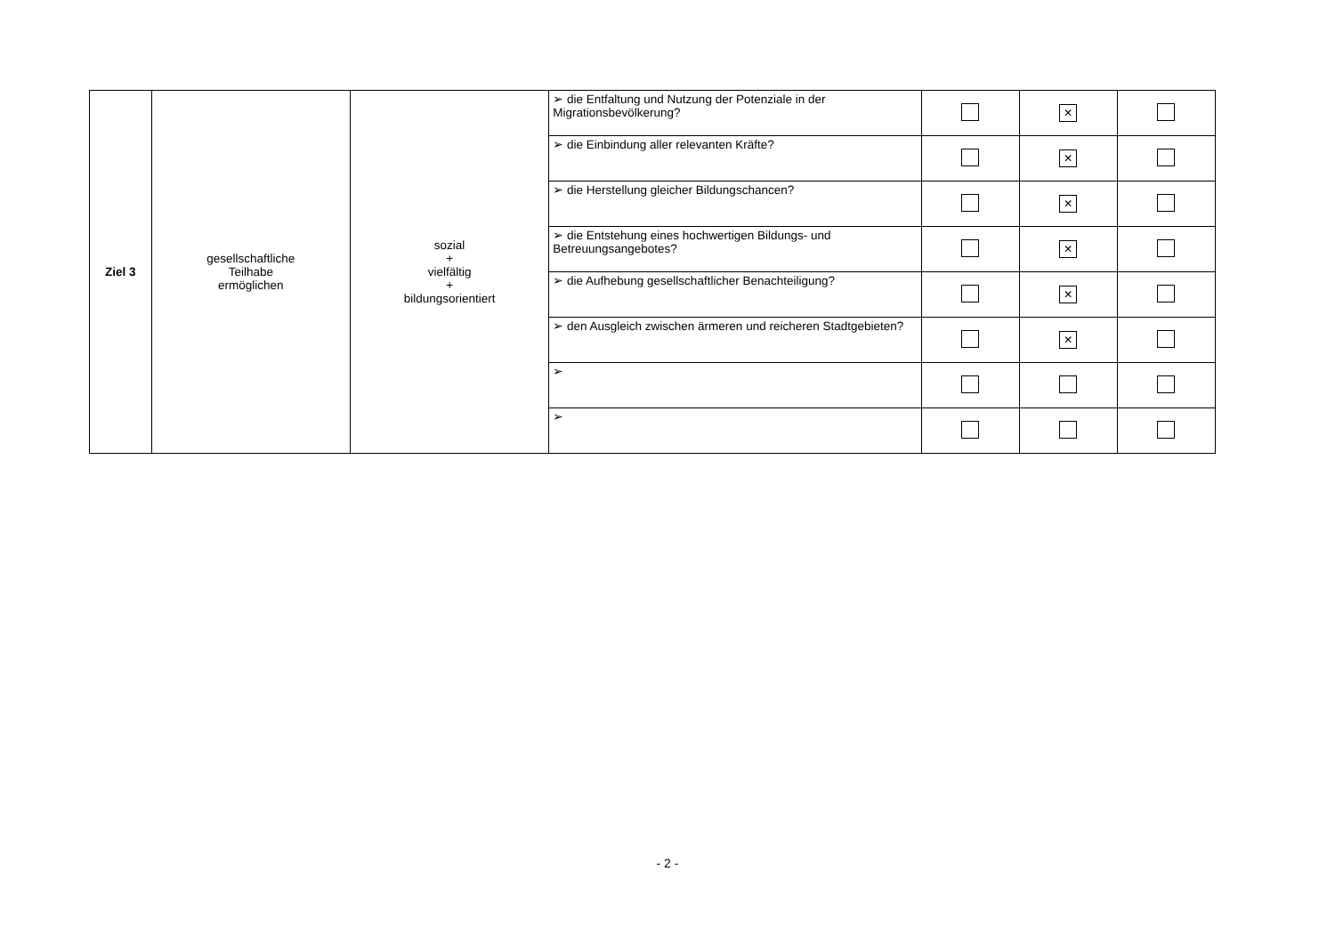| Ziel 3 | gesellschaftliche Teilhabe ermöglichen | sozial + vielfältig + bildungsorientiert | ➢ die Entfaltung und Nutzung der Potenziale in der Migrationsbevölkerung? | | × | |
| | | | ➢ die Einbindung aller relevanten Kräfte? | | × | |
| | | | ➢ die Herstellung gleicher Bildungschancen? | | × | |
| | | | ➢ die Entstehung eines hochwertigen Bildungs- und Betreuungsangebotes? | | × | |
| | | | ➢ die Aufhebung gesellschaftlicher Benachteiligung? | | × | |
| | | | ➢ den Ausgleich zwischen ärmeren und reicheren Stadtgebieten? | | × | |
| | | | ➢ | | | |
| | | | ➢ | | | |
- 2 -